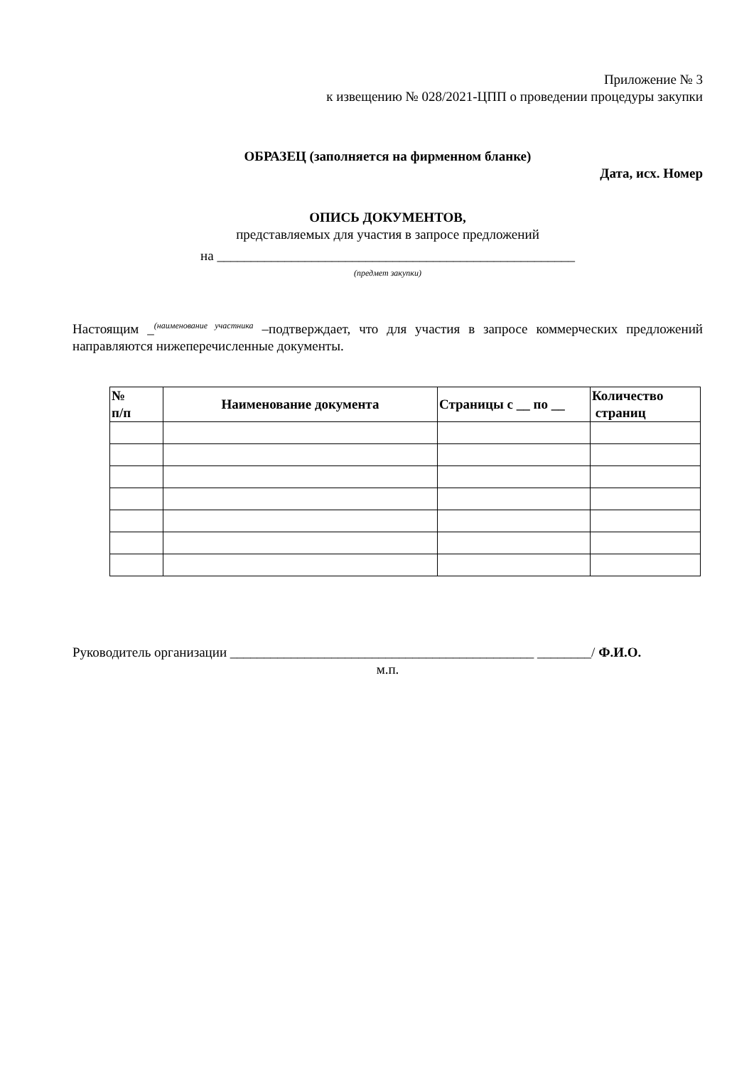Приложение № 3
к извещению № 028/2021-ЦПП о проведении процедуры закупки
ОБРАЗЕЦ (заполняется на фирменном бланке)
Дата, исх. Номер
ОПИСЬ ДОКУМЕНТОВ,
представляемых для участия в запросе предложений
на _____________________________________________________
(предмет закупки)
Настоящим _<sup>(наименование участника</sup> –подтверждает, что для участия в запросе коммерческих предложений направляются нижеперечисленные документы.
| № п/п | Наименование документа | Страницы с __ по __ | Количество страниц |
| --- | --- | --- | --- |
Руководитель организации _____________________________________________ ________/ Ф.И.О.
м.п.